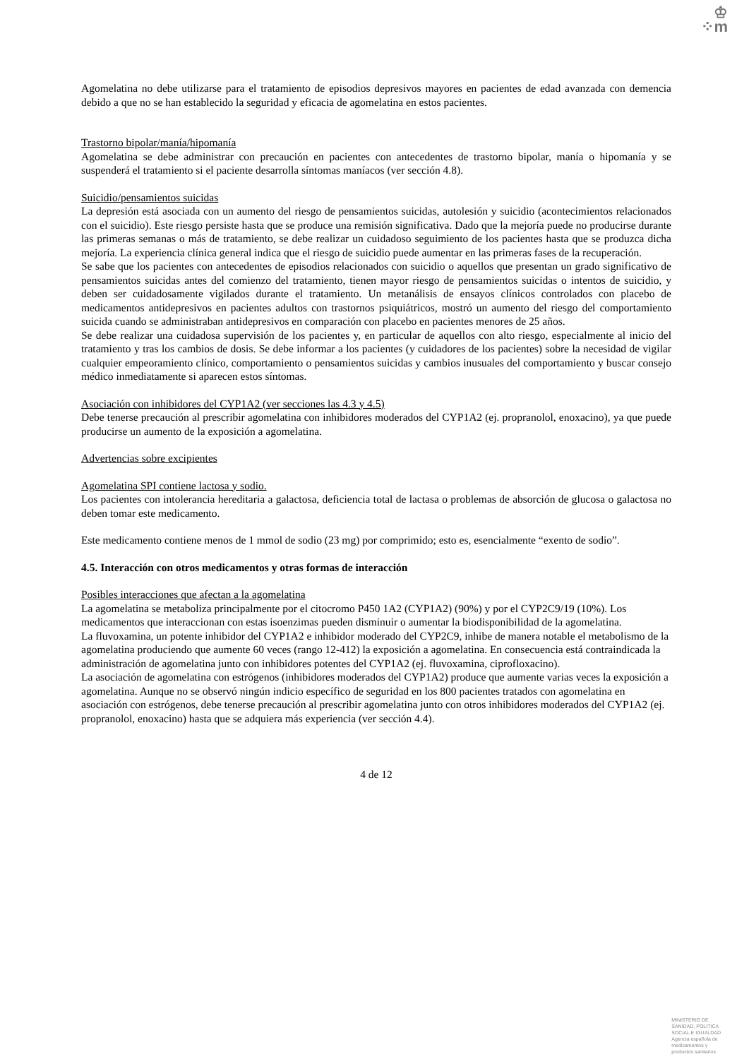♔
⁘m
Agomelatina no debe utilizarse para el tratamiento de episodios depresivos mayores en pacientes de edad avanzada con demencia debido a que no se han establecido la seguridad y eficacia de agomelatina en estos pacientes.
Trastorno bipolar/manía/hipomanía
Agomelatina se debe administrar con precaución en pacientes con antecedentes de trastorno bipolar, manía o hipomanía y se suspenderá el tratamiento si el paciente desarrolla síntomas maníacos (ver sección 4.8).
Suicidio/pensamientos suicidas
La depresión está asociada con un aumento del riesgo de pensamientos suicidas, autolesión y suicidio (acontecimientos relacionados con el suicidio). Este riesgo persiste hasta que se produce una remisión significativa. Dado que la mejoría puede no producirse durante las primeras semanas o más de tratamiento, se debe realizar un cuidadoso seguimiento de los pacientes hasta que se produzca dicha mejoría. La experiencia clínica general indica que el riesgo de suicidio puede aumentar en las primeras fases de la recuperación.
Se sabe que los pacientes con antecedentes de episodios relacionados con suicidio o aquellos que presentan un grado significativo de pensamientos suicidas antes del comienzo del tratamiento, tienen mayor riesgo de pensamientos suicidas o intentos de suicidio, y deben ser cuidadosamente vigilados durante el tratamiento. Un metanálisis de ensayos clínicos controlados con placebo de medicamentos antidepresivos en pacientes adultos con trastornos psiquiátricos, mostró un aumento del riesgo del comportamiento suicida cuando se administraban antidepresivos en comparación con placebo en pacientes menores de 25 años.
Se debe realizar una cuidadosa supervisión de los pacientes y, en particular de aquellos con alto riesgo, especialmente al inicio del tratamiento y tras los cambios de dosis. Se debe informar a los pacientes (y cuidadores de los pacientes) sobre la necesidad de vigilar cualquier empeoramiento clínico, comportamiento o pensamientos suicidas y cambios inusuales del comportamiento y buscar consejo médico inmediatamente si aparecen estos síntomas.
Asociación con inhibidores del CYP1A2 (ver secciones las 4.3 y 4.5)
Debe tenerse precaución al prescribir agomelatina con inhibidores moderados del CYP1A2 (ej. propranolol, enoxacino), ya que puede producirse un aumento de la exposición a agomelatina.
Advertencias sobre excipientes
Agomelatina SPI contiene lactosa y sodio.
Los pacientes con intolerancia hereditaria a galactosa, deficiencia total de lactasa o problemas de absorción de glucosa o galactosa no deben tomar este medicamento.
Este medicamento contiene menos de 1 mmol de sodio (23 mg) por comprimido; esto es, esencialmente “exento de sodio”.
4.5. Interacción con otros medicamentos y otras formas de interacción
Posibles interacciones que afectan a la agomelatina
La agomelatina se metaboliza principalmente por el citocromo P450 1A2 (CYP1A2) (90%) y por el CYP2C9/19 (10%). Los medicamentos que interaccionan con estas isoenzimas pueden disminuir o aumentar la biodisponibilidad de la agomelatina.
La fluvoxamina, un potente inhibidor del CYP1A2 e inhibidor moderado del CYP2C9, inhibe de manera notable el metabolismo de la agomelatina produciendo que aumente 60 veces (rango 12-412) la exposición a agomelatina. En consecuencia está contraindicada la administración de agomelatina junto con inhibidores potentes del CYP1A2 (ej. fluvoxamina, ciprofloxacino).
La asociación de agomelatina con estrógenos (inhibidores moderados del CYP1A2) produce que aumente varias veces la exposición a agomelatina. Aunque no se observó ningún indicio específico de seguridad en los 800 pacientes tratados con agomelatina en asociación con estrógenos, debe tenerse precaución al prescribir agomelatina junto con otros inhibidores moderados del CYP1A2 (ej. propranolol, enoxacino) hasta que se adquiera más experiencia (ver sección 4.4).
4 de 12
MINISTERIO DE
SANIDAD, POLITICA
SOCIAL E IGUALDAD
Agencia española de
medicamentos y
productos sanitarios